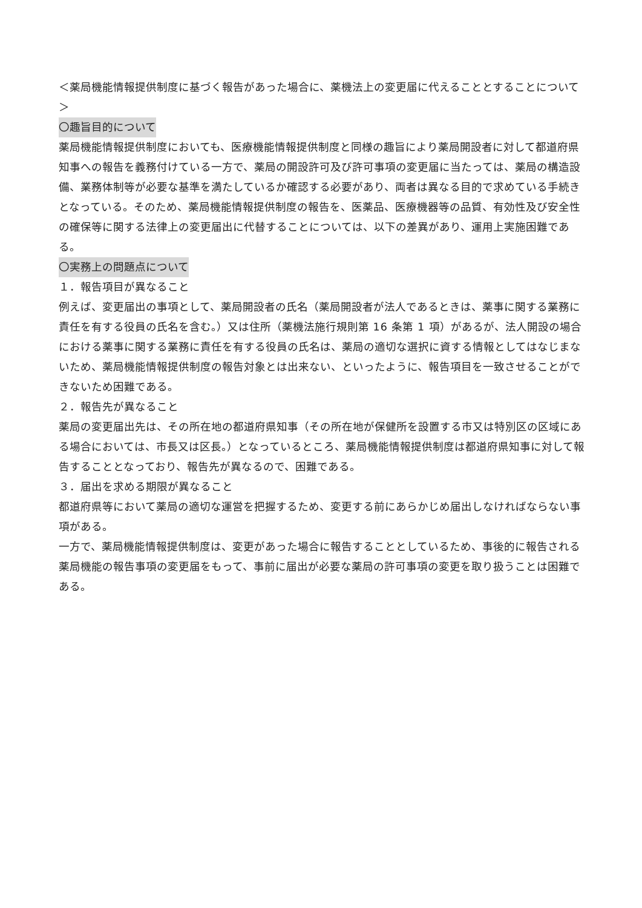＜薬局機能情報提供制度に基づく報告があった場合に、薬機法上の変更届に代えることとすることについて＞
〇趣旨目的について
薬局機能情報提供制度においても、医療機能情報提供制度と同様の趣旨により薬局開設者に対して都道府県知事への報告を義務付けている一方で、薬局の開設許可及び許可事項の変更届に当たっては、薬局の構造設備、業務体制等が必要な基準を満たしているか確認する必要があり、両者は異なる目的で求めている手続きとなっている。そのため、薬局機能情報提供制度の報告を、医薬品、医療機器等の品質、有効性及び安全性の確保等に関する法律上の変更届出に代替することについては、以下の差異があり、運用上実施困難である。
〇実務上の問題点について
１．報告項目が異なること
例えば、変更届出の事項として、薬局開設者の氏名（薬局開設者が法人であるときは、薬事に関する業務に責任を有する役員の氏名を含む。）又は住所（薬機法施行規則第 16 条第 1 項）があるが、法人開設の場合における薬事に関する業務に責任を有する役員の氏名は、薬局の適切な選択に資する情報としてはなじまないため、薬局機能情報提供制度の報告対象とは出来ない、といったように、報告項目を一致させることができないため困難である。
２．報告先が異なること
薬局の変更届出先は、その所在地の都道府県知事（その所在地が保健所を設置する市又は特別区の区域にある場合においては、市長又は区長。）となっているところ、薬局機能情報提供制度は都道府県知事に対して報告することとなっており、報告先が異なるので、困難である。
３．届出を求める期限が異なること
都道府県等において薬局の適切な運営を把握するため、変更する前にあらかじめ届出しなければならない事項がある。
一方で、薬局機能情報提供制度は、変更があった場合に報告することとしているため、事後的に報告される薬局機能の報告事項の変更届をもって、事前に届出が必要な薬局の許可事項の変更を取り扱うことは困難である。